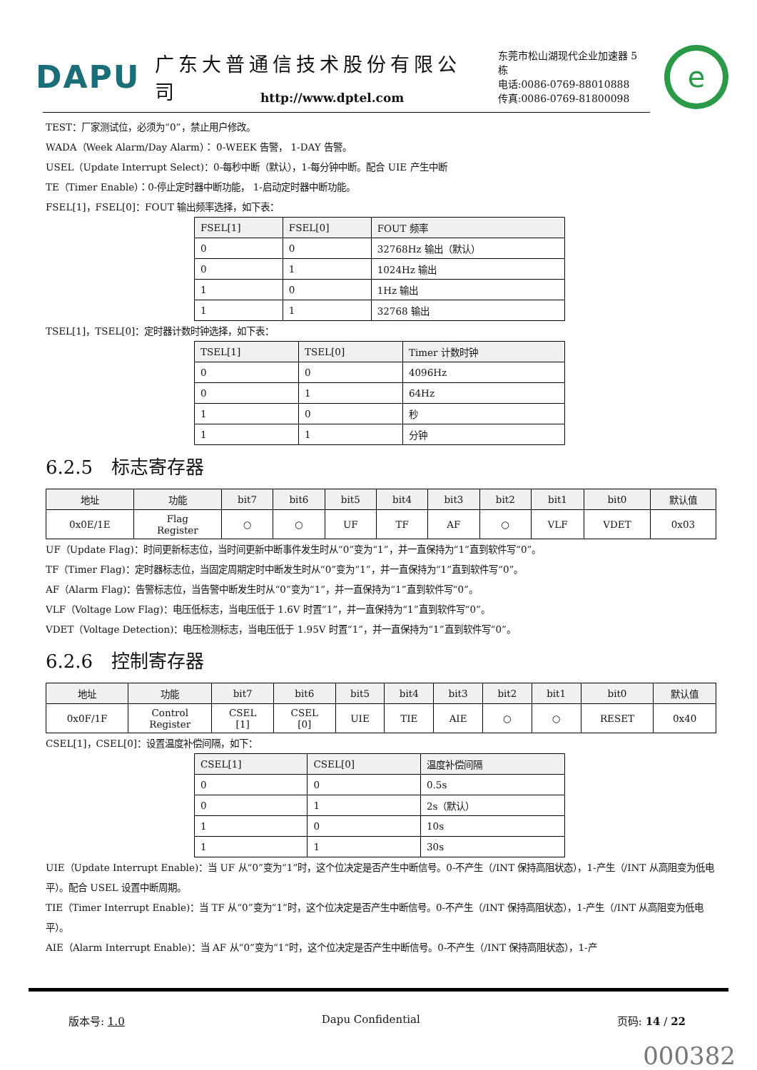DAPU
广东大普通信技术股份有限公司
东莞市松山湖现代企业加速器 5 栋
电话:0086-0769-88010888
传真:0086-0769-81800098
e
http://www.dptel.com
TEST：厂家测试位，必须为“0”，禁止用户修改。
WADA（Week Alarm/Day Alarm）： 0-WEEK 告警， 1-DAY 告警。
USEL（Update Interrupt Select)：0-每秒中断（默认），1-每分钟中断。配合 UIE 产生中断
TE（Timer Enable）：0-停止定时器中断功能， 1-启动定时器中断功能。
FSEL[1]，FSEL[0]：FOUT 输出频率选择，如下表：
| FSEL[1] | FSEL[0] | FOUT 频率 |
| --- | --- | --- |
| 0 | 0 | 32768Hz 输出（默认） |
| 0 | 1 | 1024Hz 输出 |
| 1 | 0 | 1Hz 输出 |
| 1 | 1 | 32768 输出 |
TSEL[1]，TSEL[0]：定时器计数时钟选择，如下表：
| TSEL[1] | TSEL[0] | Timer 计数时钟 |
| --- | --- | --- |
| 0 | 0 | 4096Hz |
| 0 | 1 | 64Hz |
| 1 | 0 | 秒 |
| 1 | 1 | 分钟 |
6.2.5　标志寄存器
| 地址 | 功能 | bit7 | bit6 | bit5 | bit4 | bit3 | bit2 | bit1 | bit0 | 默认值 |
| --- | --- | --- | --- | --- | --- | --- | --- | --- | --- | --- |
| 0x0E/1E | Flag Register | ○ | ○ | UF | TF | AF | ○ | VLF | VDET | 0x03 |
UF（Update Flag)：时间更新标志位，当时间更新中断事件发生时从“0”变为“1”，并一直保持为“1”直到软件写“0”。
TF（Timer Flag)：定时器标志位，当固定周期定时中断发生时从“0”变为“1”，并一直保持为“1”直到软件写“0”。
AF（Alarm Flag)：告警标志位，当告警中断发生时从“0”变为“1”，并一直保持为“1”直到软件写“0”。
VLF（Voltage Low Flag)：电压低标志，当电压低于 1.6V 时置“1”，并一直保持为“1”直到软件写“0”。
VDET（Voltage Detection)：电压检测标志，当电压低于 1.95V 时置“1”，并一直保持为“1”直到软件写“0”。
6.2.6　控制寄存器
| 地址 | 功能 | bit7 | bit6 | bit5 | bit4 | bit3 | bit2 | bit1 | bit0 | 默认值 |
| --- | --- | --- | --- | --- | --- | --- | --- | --- | --- | --- |
| 0x0F/1F | Control Register | CSEL [1] | CSEL [0] | UIE | TIE | AIE | ○ | ○ | RESET | 0x40 |
CSEL[1]，CSEL[0]：设置温度补偿间隔，如下：
| CSEL[1] | CSEL[0] | 温度补偿间隔 |
| --- | --- | --- |
| 0 | 0 | 0.5s |
| 0 | 1 | 2s（默认） |
| 1 | 0 | 10s |
| 1 | 1 | 30s |
UIE（Update Interrupt Enable)：当 UF 从“0”变为“1”时，这个位决定是否产生中断信号。0-不产生（/INT 保持高阻状态），1-产生（/INT 从高阻变为低电平）。配合 USEL 设置中断周期。
TIE（Timer Interrupt Enable)：当 TF 从“0”变为“1”时，这个位决定是否产生中断信号。0-不产生（/INT 保持高阻状态），1-产生（/INT 从高阻变为低电平）。
AIE（Alarm Interrupt Enable)：当 AF 从“0”变为“1”时，这个位决定是否产生中断信号。0-不产生（/INT 保持高阻状态），1-产
版本号: 1.0 Dapu Confidential 页码: 14 / 22
000382